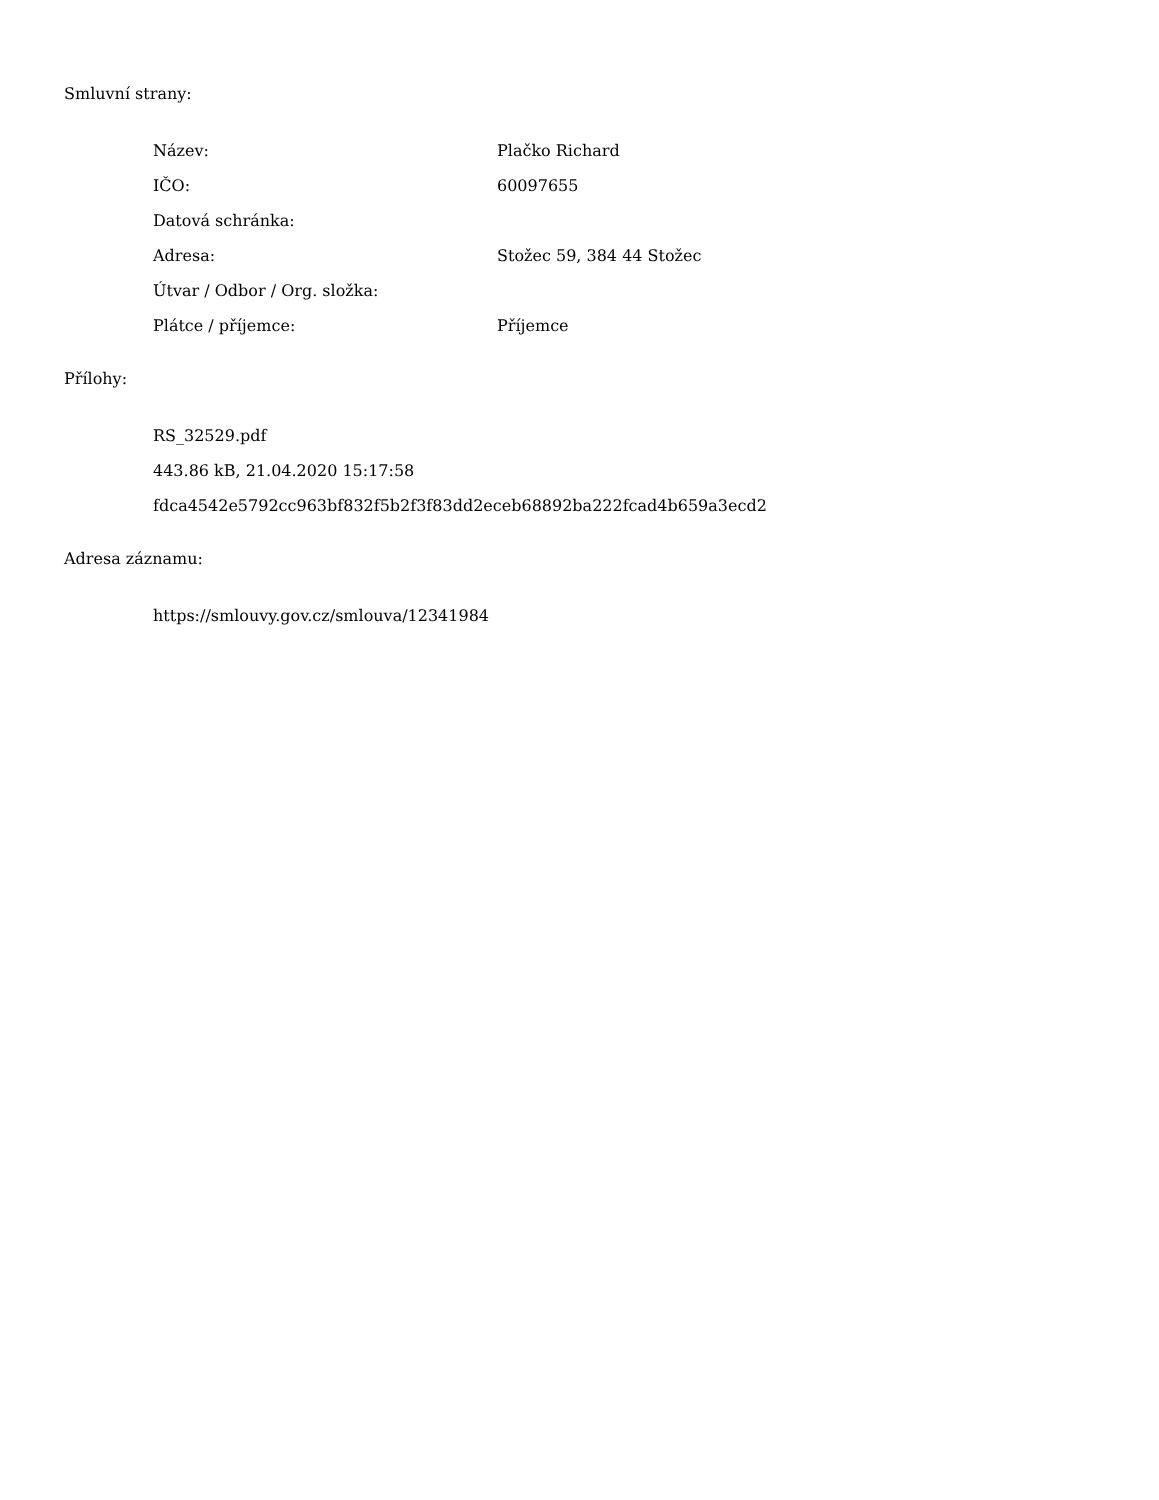Smluvní strany:
Název: Plačko Richard
IČO: 60097655
Datová schránka:
Adresa: Stožec 59, 384 44 Stožec
Útvar / Odbor / Org. složka:
Plátce / příjemce: Příjemce
Přílohy:
RS_32529.pdf
443.86 kB, 21.04.2020 15:17:58
fdca4542e5792cc963bf832f5b2f3f83dd2eceb68892ba222fcad4b659a3ecd2
Adresa záznamu:
https://smlouvy.gov.cz/smlouva/12341984